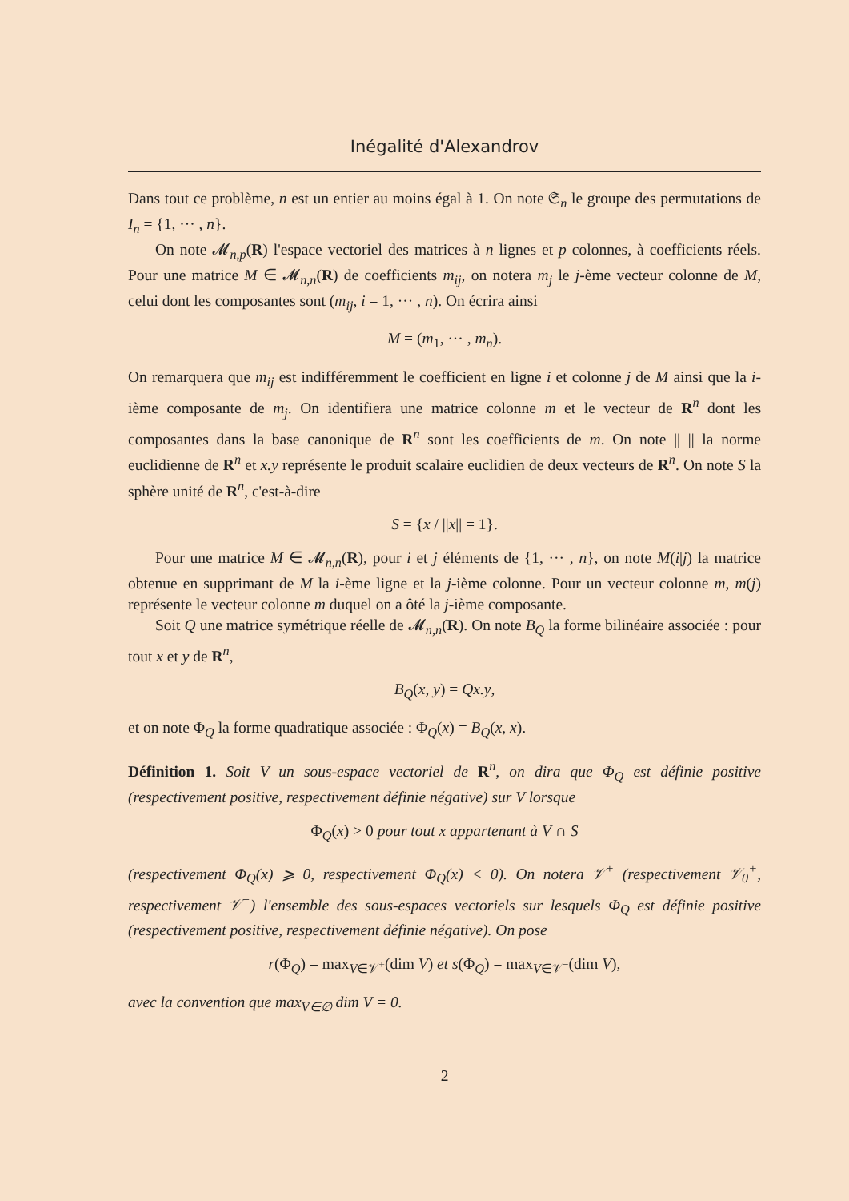Inégalité d'Alexandrov
Dans tout ce problème, n est un entier au moins égal à 1. On note 𝔖<sub>n</sub> le groupe des permutations de I<sub>n</sub> = {1, ··· , n}.
On note 𝓜<sub>n,p</sub>(R) l'espace vectoriel des matrices à n lignes et p colonnes, à coefficients réels. Pour une matrice M ∈ 𝓜<sub>n,n</sub>(R) de coefficients m<sub>ij</sub>, on notera m<sub>j</sub> le j-ème vecteur colonne de M, celui dont les composantes sont (m<sub>ij</sub>, i = 1, ··· , n). On écrira ainsi
M = (m<sub>1</sub>, ··· , m<sub>n</sub>).
On remarquera que m<sub>ij</sub> est indifféremment le coefficient en ligne i et colonne j de M ainsi que la i-ième composante de m<sub>j</sub>. On identifiera une matrice colonne m et le vecteur de R<sup>n</sup> dont les composantes dans la base canonique de R<sup>n</sup> sont les coefficients de m. On note || || la norme euclidienne de R<sup>n</sup> et x.y représente le produit scalaire euclidien de deux vecteurs de R<sup>n</sup>. On note S la sphère unité de R<sup>n</sup>, c'est-à-dire
S = {x / ||x|| = 1}.
Pour une matrice M ∈ 𝓜<sub>n,n</sub>(R), pour i et j éléments de {1, ··· , n}, on note M(i|j) la matrice obtenue en supprimant de M la i-ème ligne et la j-ième colonne. Pour un vecteur colonne m, m(j) représente le vecteur colonne m duquel on a ôté la j-ième composante.
Soit Q une matrice symétrique réelle de 𝓜<sub>n,n</sub>(R). On note B<sub>Q</sub> la forme bilinéaire associée : pour tout x et y de R<sup>n</sup>,
B<sub>Q</sub>(x, y) = Qx.y,
et on note Φ<sub>Q</sub> la forme quadratique associée : Φ<sub>Q</sub>(x) = B<sub>Q</sub>(x, x).
Définition 1. Soit V un sous-espace vectoriel de R<sup>n</sup>, on dira que Φ<sub>Q</sub> est définie positive (respectivement positive, respectivement définie négative) sur V lorsque
Φ<sub>Q</sub>(x) > 0 pour tout x appartenant à V ∩ S
(respectivement Φ<sub>Q</sub>(x) ⩾ 0, respectivement Φ<sub>Q</sub>(x) < 0). On notera 𝒱<sup>+</sup> (respectivement 𝒱<sub>0</sub><sup>+</sup>, respectivement 𝒱<sup>−</sup>) l'ensemble des sous-espaces vectoriels sur lesquels Φ<sub>Q</sub> est définie positive (respectivement positive, respectivement définie négative). On pose
r(Φ<sub>Q</sub>) = max<sub>V∈𝒱<sup>+</sup></sub>(dim V) et s(Φ<sub>Q</sub>) = max<sub>V∈𝒱<sup>−</sup></sub>(dim V),
avec la convention que max<sub>V∈∅</sub> dim V = 0.
2